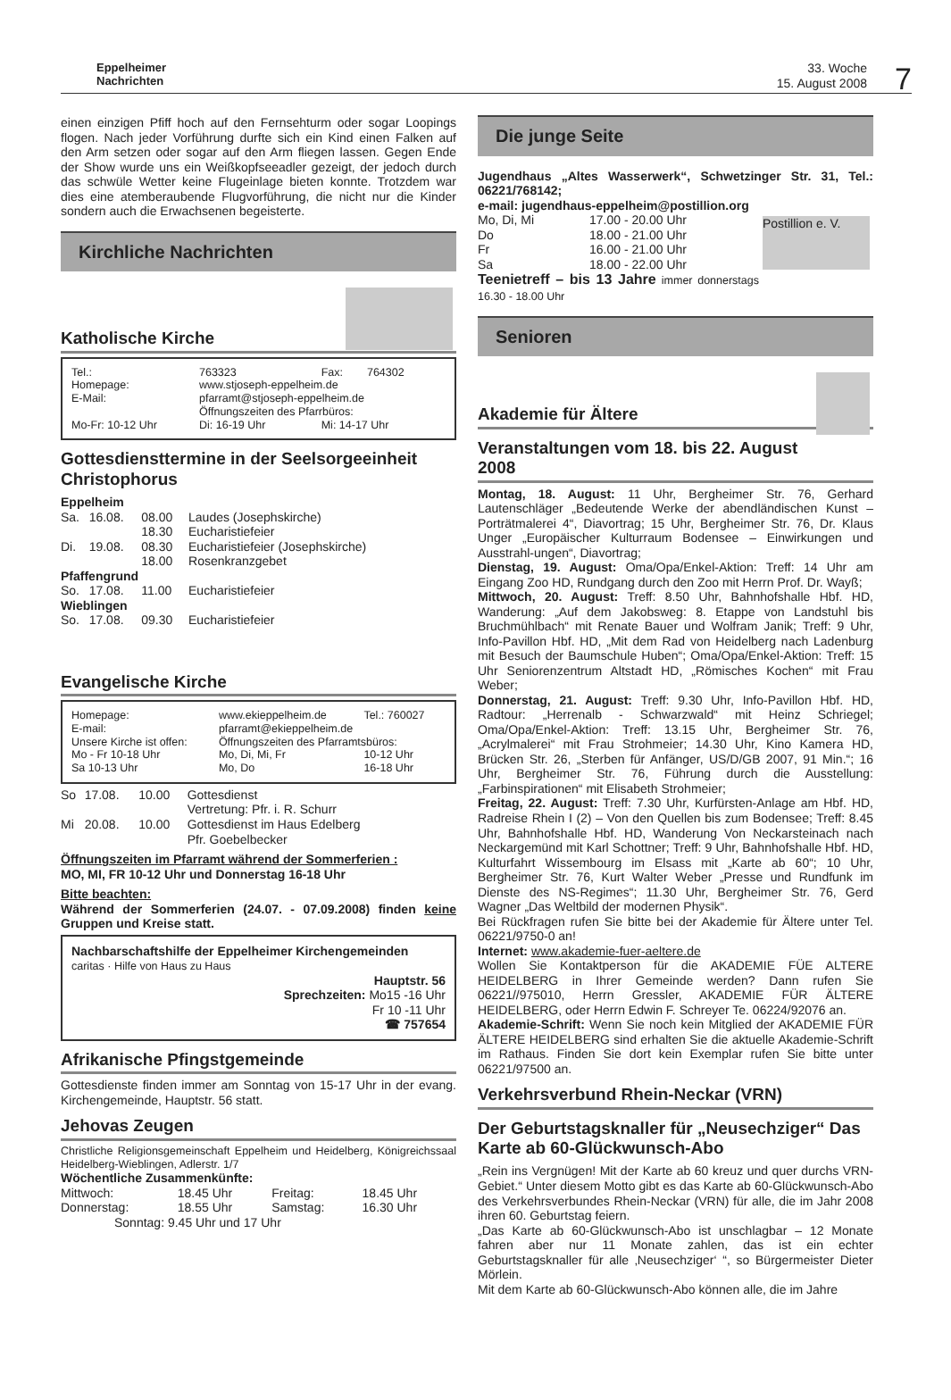Eppelheimer
Nachrichten
33. Woche
15. August 2008
7
einen einzigen Pfiff hoch auf den Fernsehturm oder sogar Loopings flogen. Nach jeder Vorführung durfte sich ein Kind einen Falken auf den Arm setzen oder sogar auf den Arm fliegen lassen. Gegen Ende der Show wurde uns ein Weißkopfseeadler gezeigt, der jedoch durch das schwüle Wetter keine Flugeinlage bieten konnte. Trotzdem war dies eine atemberaubende Flugvorführung, die nicht nur die Kinder sondern auch die Erwachsenen begeisterte.
Kirchliche Nachrichten
Katholische Kirche
| Tel.: | 763323 | Fax: | 764302 |
| Homepage: | www.stjoseph-eppelheim.de | | |
| E-Mail: | pfarramt@stjoseph-eppelheim.de | | |
| | Öffnungszeiten des Pfarrbüros: | | |
| Mo-Fr: 10-12 Uhr | Di: 16-19 Uhr | Mi: 14-17 Uhr | |
Gottesdiensttermine in der Seelsorgeeinheit Christophorus
| Eppelheim | | | |
| Sa. | 16.08. | 08.00 | Laudes (Josephskirche) |
| | | 18.30 | Eucharistiefeier |
| Di. | 19.08. | 08.30 | Eucharistiefeier (Josephskirche) |
| | | 18.00 | Rosenkranzgebet |
| Pfaffengrund | | | |
| So. | 17.08. | 11.00 | Eucharistiefeier |
| Wieblingen | | | |
| So. | 17.08. | 09.30 | Eucharistiefeier |
Evangelische Kirche
| Homepage: | www.ekieppelheim.de | Tel.: 760027 |
| E-mail: | pfarramt@ekieppelheim.de | |
| Unsere Kirche ist offen: | Öffnungszeiten des Pfarramtsbüros: | |
| Mo - Fr 10-18 Uhr | Mo, Di, Mi, Fr | 10-12 Uhr |
| Sa 10-13 Uhr | Mo, Do | 16-18 Uhr |
| So | 17.08. | 10.00 | Gottesdienst Vertretung: Pfr. i. R. Schurr |
| Mi | 20.08. | 10.00 | Gottesdienst im Haus Edelberg Pfr. Goebelbecker |
Öffnungszeiten im Pfarramt während der Sommerferien :
MO, MI, FR 10-12 Uhr und Donnerstag 16-18 Uhr
Bitte beachten:
Während der Sommerferien (24.07. - 07.09.2008) finden keine Gruppen und Kreise statt.
Nachbarschaftshilfe der Eppelheimer Kirchengemeinden
caritas · Hilfe von Haus zu Haus
Hauptstr. 56
Sprechzeiten: Mo15 -16 Uhr
Fr 10 -11 Uhr
☎ 757654
Afrikanische Pfingstgemeinde
Gottesdienste finden immer am Sonntag von 15-17 Uhr in der evang. Kirchengemeinde, Hauptstr. 56 statt.
Jehovas Zeugen
Christliche Religionsgemeinschaft Eppelheim und Heidelberg, Königreichssaal Heidelberg-Wieblingen, Adlerstr. 1/7
Wöchentliche Zusammenkünfte:
| Mittwoch: | 18.45 Uhr | Freitag: | 18.45 Uhr |
| Donnerstag: | 18.55 Uhr | Samstag: | 16.30 Uhr |
| Sonntag: 9.45 Uhr und 17 Uhr | | | |
Die junge Seite
Jugendhaus „Altes Wasserwerk“, Schwetzinger Str. 31, Tel.: 06221/768142;
e-mail: jugendhaus-eppelheim@postillion.org
Postillion e. V.
| Mo, Di, Mi | 17.00 - 20.00 Uhr |
| Do | 18.00 - 21.00 Uhr |
| Fr | 16.00 - 21.00 Uhr |
| Sa | 18.00 - 22.00 Uhr |
Teenietreff – bis 13 Jahre immer donnerstags 16.30 - 18.00 Uhr
Senioren
Akademie für Ältere
Veranstaltungen vom 18. bis 22. August 2008
Montag, 18. August: 11 Uhr, Bergheimer Str. 76, Gerhard Lautenschläger „Bedeutende Werke der abendländischen Kunst – Porträtmalerei 4“, Diavortrag; 15 Uhr, Bergheimer Str. 76, Dr. Klaus Unger „Europäischer Kulturraum Bodensee – Einwirkungen und Ausstrahl-ungen“, Diavortrag;
Dienstag, 19. August: Oma/Opa/Enkel-Aktion: Treff: 14 Uhr am Eingang Zoo HD, Rundgang durch den Zoo mit Herrn Prof. Dr. Wayß;
Mittwoch, 20. August: Treff: 8.50 Uhr, Bahnhofshalle Hbf. HD, Wanderung: „Auf dem Jakobsweg: 8. Etappe von Landstuhl bis Bruchmühlbach“ mit Renate Bauer und Wolfram Janik; Treff: 9 Uhr, Info-Pavillon Hbf. HD, „Mit dem Rad von Heidelberg nach Ladenburg mit Besuch der Baumschule Huben“; Oma/Opa/Enkel-Aktion: Treff: 15 Uhr Seniorenzentrum Altstadt HD, „Römisches Kochen“ mit Frau Weber;
Donnerstag, 21. August: Treff: 9.30 Uhr, Info-Pavillon Hbf. HD, Radtour: „Herrenalb - Schwarzwald“ mit Heinz Schriegel; Oma/Opa/Enkel-Aktion: Treff: 13.15 Uhr, Bergheimer Str. 76, „Acrylmalerei“ mit Frau Strohmeier; 14.30 Uhr, Kino Kamera HD, Brücken Str. 26, „Sterben für Anfänger, US/D/GB 2007, 91 Min.“; 16 Uhr, Bergheimer Str. 76, Führung durch die Ausstellung: „Farbinspirationen“ mit Elisabeth Strohmeier;
Freitag, 22. August: Treff: 7.30 Uhr, Kurfürsten-Anlage am Hbf. HD, Radreise Rhein I (2) – Von den Quellen bis zum Bodensee; Treff: 8.45 Uhr, Bahnhofshalle Hbf. HD, Wanderung Von Neckarsteinach nach Neckargemünd mit Karl Schottner; Treff: 9 Uhr, Bahnhofshalle Hbf. HD, Kulturfahrt Wissembourg im Elsass mit „Karte ab 60“; 10 Uhr, Bergheimer Str. 76, Kurt Walter Weber „Presse und Rundfunk im Dienste des NS-Regimes“; 11.30 Uhr, Bergheimer Str. 76, Gerd Wagner „Das Weltbild der modernen Physik“.
Bei Rückfragen rufen Sie bitte bei der Akademie für Ältere unter Tel. 06221/9750-0 an!
Internet: www.akademie-fuer-aeltere.de
Wollen Sie Kontaktperson für die AKADEMIE FÜE ALTERE HEIDELBERG in Ihrer Gemeinde werden? Dann rufen Sie 06221//975010, Herrn Gressler, AKADEMIE FÜR ÄLTERE HEIDELBERG, oder Herrn Edwin F. Schreyer Te. 06224/92076 an.
Akademie-Schrift: Wenn Sie noch kein Mitglied der AKADEMIE FÜR ÄLTERE HEIDELBERG sind erhalten Sie die aktuelle Akademie-Schrift im Rathaus. Finden Sie dort kein Exemplar rufen Sie bitte unter 06221/97500 an.
Verkehrsverbund Rhein-Neckar (VRN)
Der Geburtstagsknaller für „Neusechziger“ Das Karte ab 60-Glückwunsch-Abo
„Rein ins Vergnügen! Mit der Karte ab 60 kreuz und quer durchs VRN-Gebiet.“ Unter diesem Motto gibt es das Karte ab 60-Glückwunsch-Abo des Verkehrsverbundes Rhein-Neckar (VRN) für alle, die im Jahr 2008 ihren 60. Geburtstag feiern.
„Das Karte ab 60-Glückwunsch-Abo ist unschlagbar – 12 Monate fahren aber nur 11 Monate zahlen, das ist ein echter Geburtstagsknaller für alle ‚Neusechziger‘ “, so Bürgermeister Dieter Mörlein.
Mit dem Karte ab 60-Glückwunsch-Abo können alle, die im Jahre